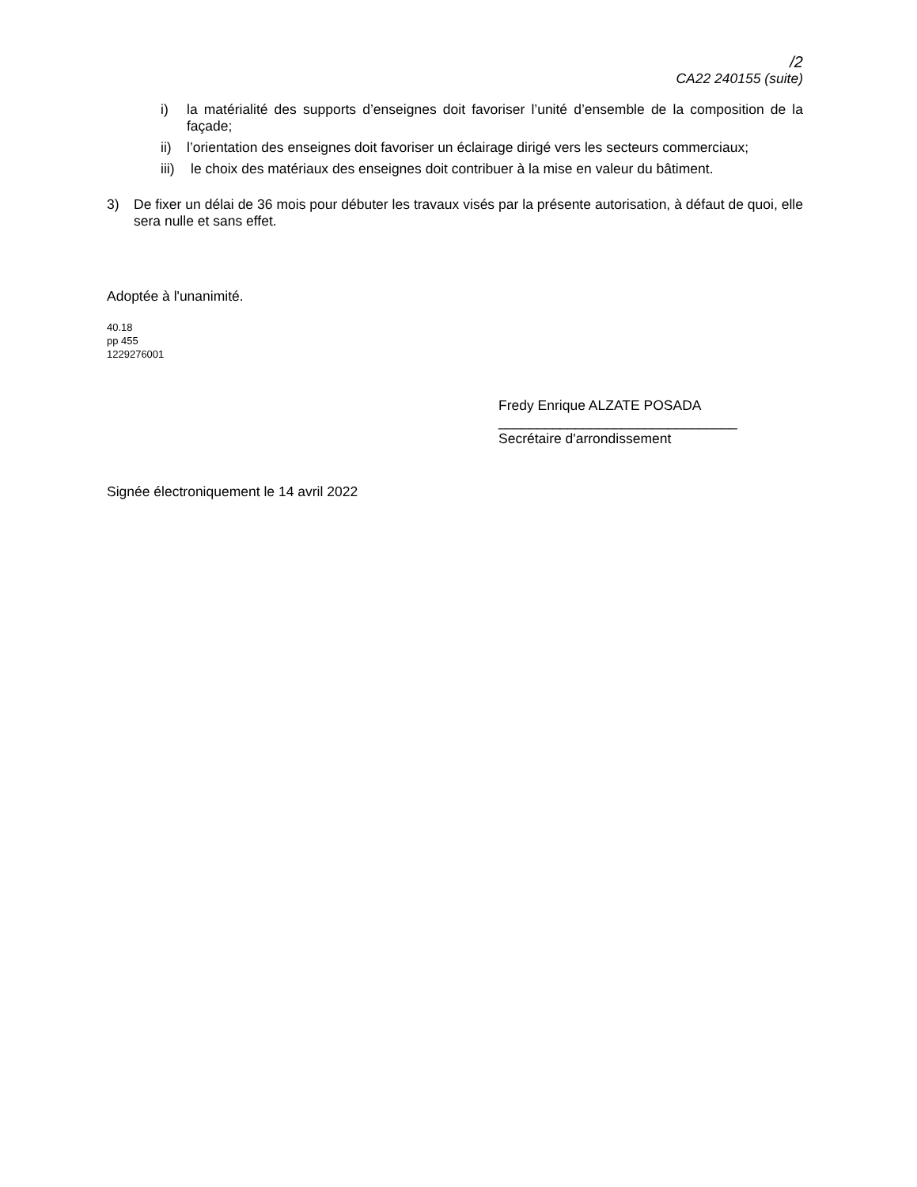/2
CA22 240155 (suite)
i) la matérialité des supports d’enseignes doit favoriser l’unité d’ensemble de la composition de la façade;
ii) l’orientation des enseignes doit favoriser un éclairage dirigé vers les secteurs commerciaux;
iii) le choix des matériaux des enseignes doit contribuer à la mise en valeur du bâtiment.
3) De fixer un délai de 36 mois pour débuter les travaux visés par la présente autorisation, à défaut de quoi, elle sera nulle et sans effet.
Adoptée à l'unanimité.
40.18
pp 455
1229276001
Fredy Enrique ALZATE POSADA
_______________________________
Secrétaire d'arrondissement
Signée électroniquement le 14 avril 2022